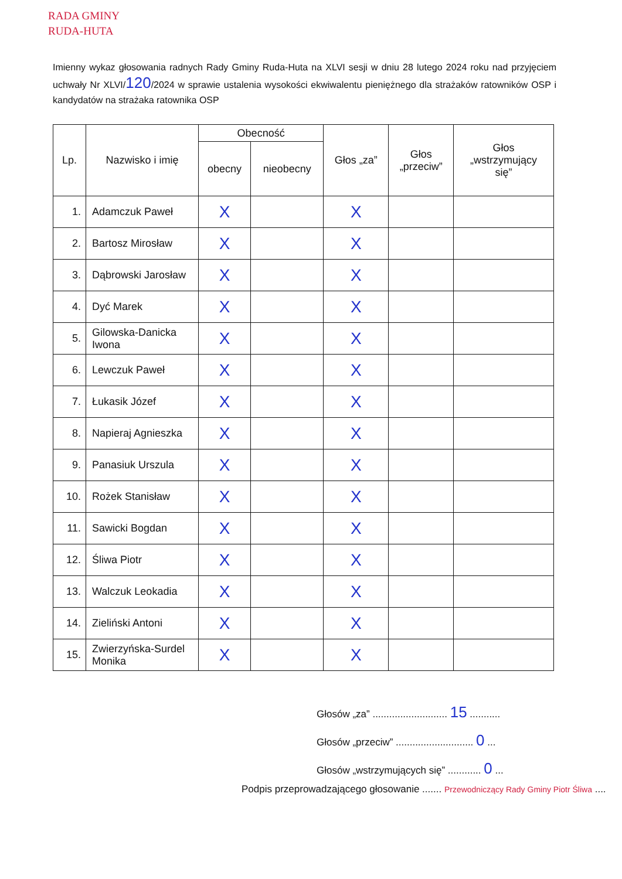RADA GMINY
RUDA-HUTA
Imienny wykaz głosowania radnych Rady Gminy Ruda-Huta na XLVI sesji w dniu 28 lutego 2024 roku nad przyjęciem uchwały Nr XLVI/120/2024 w sprawie ustalenia wysokości ekwiwalentu pieniężnego dla strażaków ratowników OSP i kandydatów na strażaka ratownika OSP
| Lp. | Nazwisko i imię | Obecność | | Głos „za” | Głos „przeciw” | Głos „wstrzymujący się” |
| --- | --- | --- | --- | --- | --- | --- |
| | | obecny | nieobecny | | | |
| 1. | Adamczuk Paweł | X | | X | | |
| 2. | Bartosz Mirosław | X | | X | | |
| 3. | Dąbrowski Jarosław | X | | X | | |
| 4. | Dyć Marek | X | | X | | |
| 5. | Gilowska-Danicka Iwona | X | | X | | |
| 6. | Lewczuk Paweł | X | | X | | |
| 7. | Łukasik Józef | X | | X | | |
| 8. | Napieraj Agnieszka | X | | X | | |
| 9. | Panasiuk Urszula | X | | X | | |
| 10. | Rożek Stanisław | X | | X | | |
| 11. | Sawicki Bogdan | X | | X | | |
| 12. | Śliwa Piotr | X | | X | | |
| 13. | Walczuk Leokadia | X | | X | | |
| 14. | Zieliński Antoni | X | | X | | |
| 15. | Zwierzyńska-Surdel Monika | X | | X | | |
Głosów „za” ........................... 15 ...........
Głosów „przeciw” ............................ 0 ...
Głosów „wstrzymujących się” ............ 0 ...
Podpis przeprowadzającego głosowanie ....... Przewodniczący Rady Gminy Piotr Śliwa ....